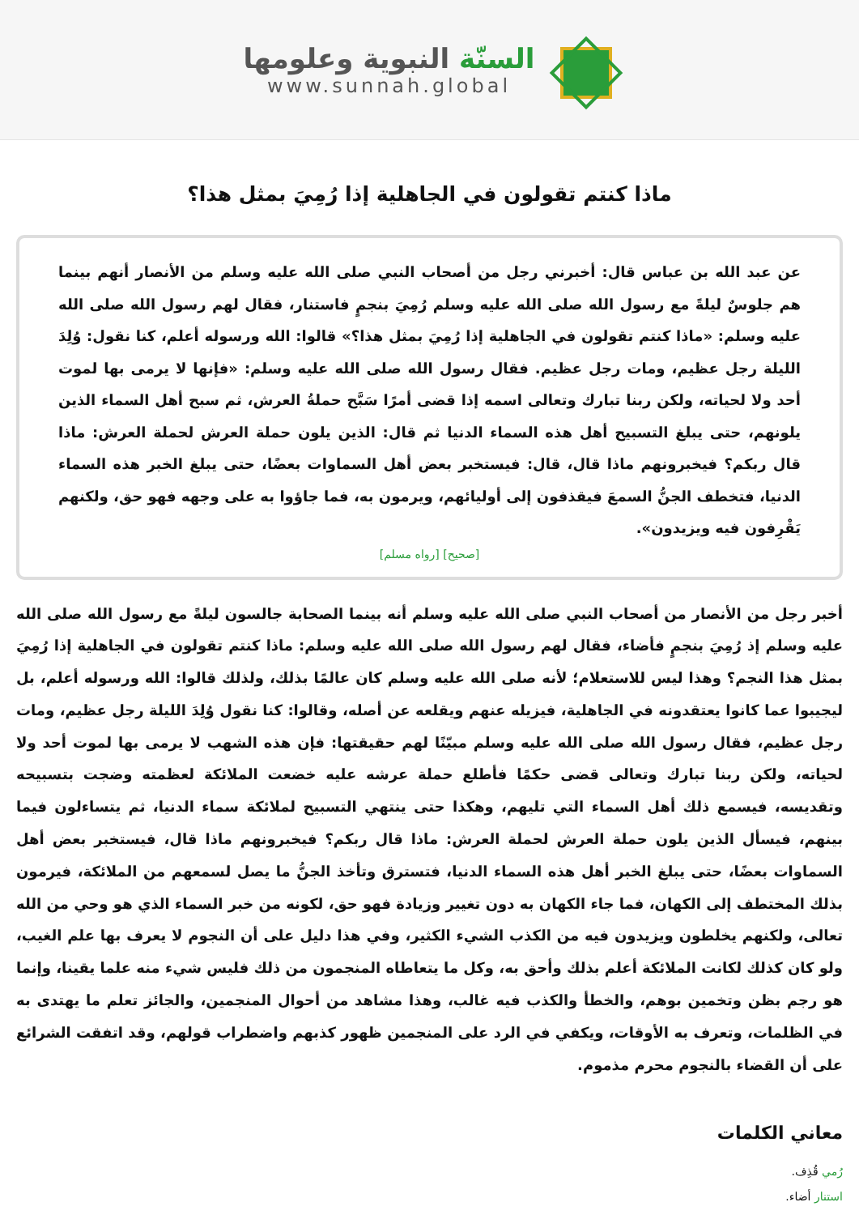السنّة النبوية وعلومها
www.sunnah.global
ماذا كنتم تقولون في الجاهلية إذا رُمِيَ بمثل هذا؟
عن عبد الله بن عباس قال: أخبرني رجل من أصحاب النبي صلى الله عليه وسلم من الأنصار أنهم بينما هم جلوسٌ ليلةً مع رسول الله صلى الله عليه وسلم رُمِيَ بنجمٍ فاستنار، فقال لهم رسول الله صلى الله عليه وسلم: «ماذا كنتم تقولون في الجاهلية إذا رُمِيَ بمثل هذا؟» قالوا: الله ورسوله أعلم، كنا نقول: وُلِدَ الليلة رجل عظيم، ومات رجل عظيم. فقال رسول الله صلى الله عليه وسلم: «فإنها لا يرمى بها لموت أحد ولا لحياته، ولكن ربنا تبارك وتعالى اسمه إذا قضى أمرًا سَبَّح حملةُ العرش، ثم سبح أهل السماء الذين يلونهم، حتى يبلغ التسبيح أهل هذه السماء الدنيا ثم قال: الذين يلون حملة العرش لحملة العرش: ماذا قال ربكم؟ فيخبرونهم ماذا قال، قال: فيستخبر بعض أهل السماوات بعضًا، حتى يبلغ الخبر هذه السماء الدنيا، فتخطف الجنُّ السمعَ فيقذفون إلى أوليائهم، ويرمون به، فما جاؤوا به على وجهه فهو حق، ولكنهم يَقْرِفون فيه ويزيدون».
[صحيح] [رواه مسلم]
أخبر رجل من الأنصار من أصحاب النبي صلى الله عليه وسلم أنه بينما الصحابة جالسون ليلةً مع رسول الله صلى الله عليه وسلم إذ رُمِيَ بنجمٍ فأضاء، فقال لهم رسول الله صلى الله عليه وسلم: ماذا كنتم تقولون في الجاهلية إذا رُمِيَ بمثل هذا النجم؟ وهذا ليس للاستعلام؛ لأنه صلى الله عليه وسلم كان عالمًا بذلك، ولذلك قالوا: الله ورسوله أعلم، بل ليجيبوا عما كانوا يعتقدونه في الجاهلية، فيزيله عنهم ويقلعه عن أصله، وقالوا: كنا نقول وُلِدَ الليلة رجل عظيم، ومات رجل عظيم، فقال رسول الله صلى الله عليه وسلم مبيّنًا لهم حقيقتها: فإن هذه الشهب لا يرمى بها لموت أحد ولا لحياته، ولكن ربنا تبارك وتعالى قضى حكمًا فأطلع حملة عرشه عليه خضعت الملائكة لعظمته وضجت بتسبيحه وتقديسه، فيسمع ذلك أهل السماء التي تليهم، وهكذا حتى ينتهي التسبيح لملائكة سماء الدنيا، ثم يتساءلون فيما بينهم، فيسأل الذين يلون حملة العرش لحملة العرش: ماذا قال ربكم؟ فيخبرونهم ماذا قال، فيستخبر بعض أهل السماوات بعضًا، حتى يبلغ الخبر أهل هذه السماء الدنيا، فتسترق وتأخذ الجنُّ ما يصل لسمعهم من الملائكة، فيرمون بذلك المختطف إلى الكهان، فما جاء الكهان به دون تغيير وزيادة فهو حق، لكونه من خبر السماء الذي هو وحي من الله تعالى، ولكنهم يخلطون ويزيدون فيه من الكذب الشيء الكثير، وفي هذا دليل على أن النجوم لا يعرف بها علم الغيب، ولو كان كذلك لكانت الملائكة أعلم بذلك وأحق به، وكل ما يتعاطاه المنجمون من ذلك فليس شيء منه علما يقينا، وإنما هو رجم بظن وتخمين بوهم، والخطأ والكذب فيه غالب، وهذا مشاهد من أحوال المنجمين، والجائز تعلم ما يهتدى به في الظلمات، وتعرف به الأوقات، ويكفي في الرد على المنجمين ظهور كذبهم واضطراب قولهم، وقد اتفقت الشرائع على أن القضاء بالنجوم محرم مذموم.
معاني الكلمات
رُمي قُذِف.
استنار أضاء.